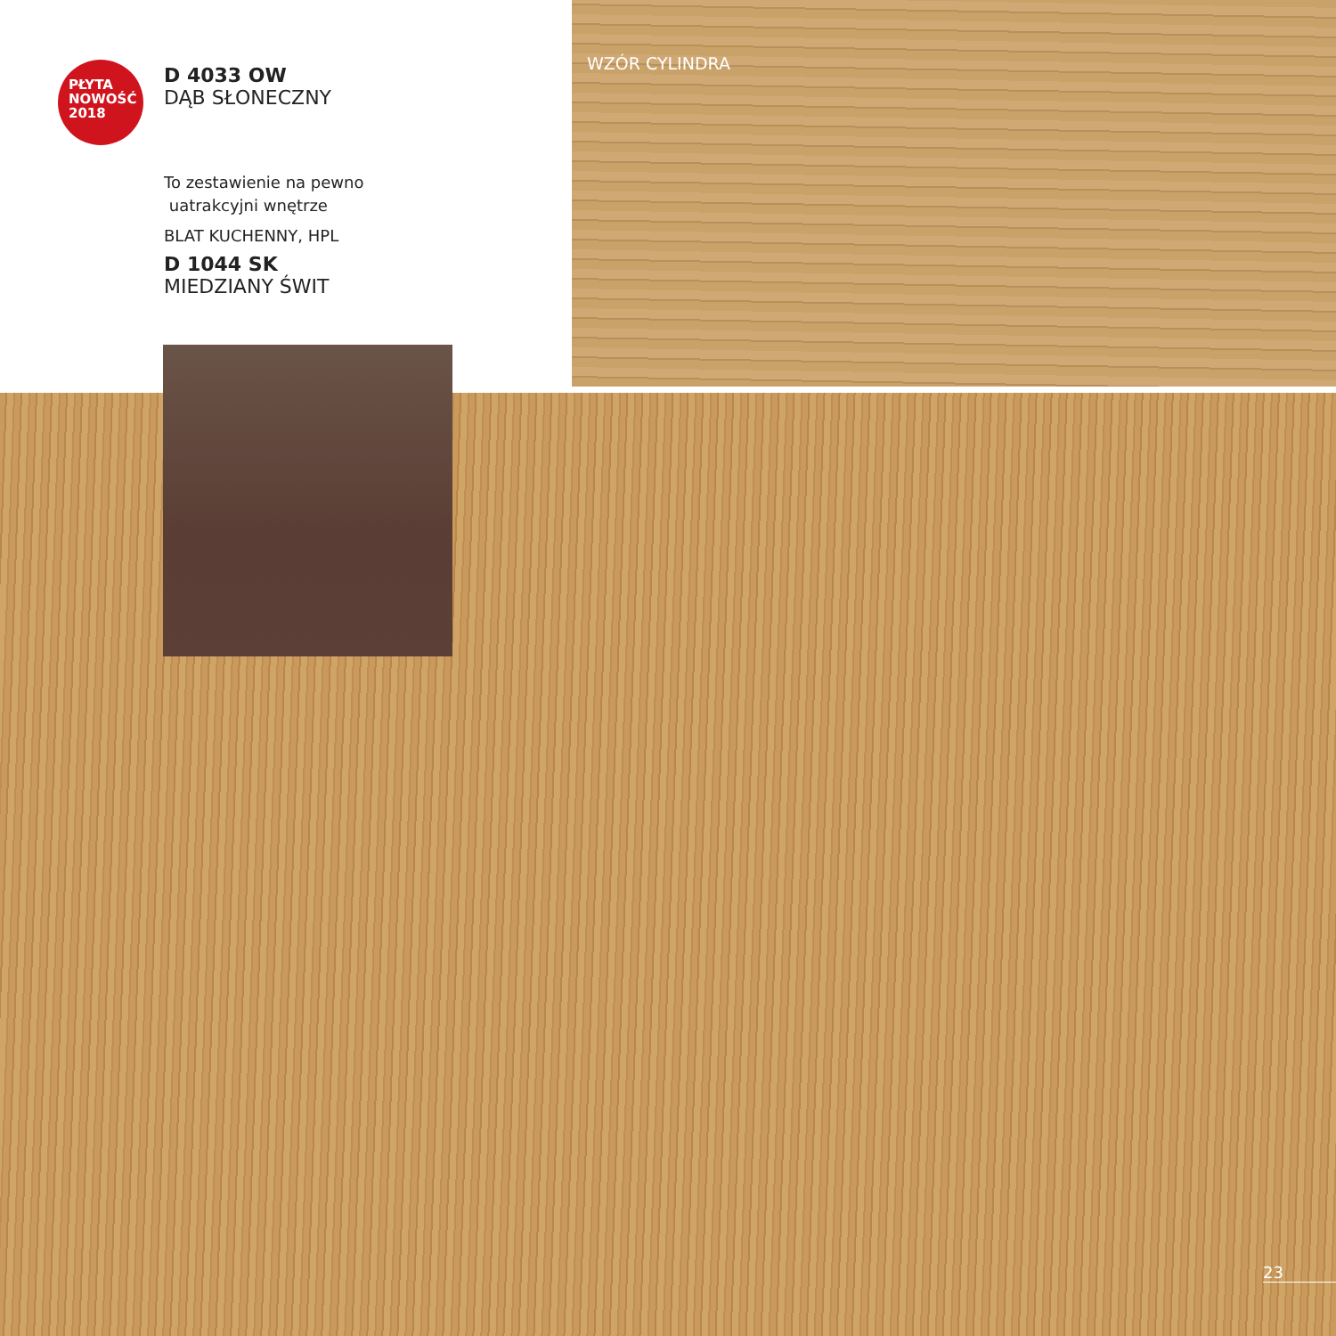PŁYTA
NOWOŚĆ
2018
D 4033 OW
DĄB SŁONECZNY
To zestawienie na pewno
uatrakcyjni wnętrze
BLAT KUCHENNY, HPL
D 1044 SK
MIEDZIANY ŚWIT
WZÓR CYLINDRA
23